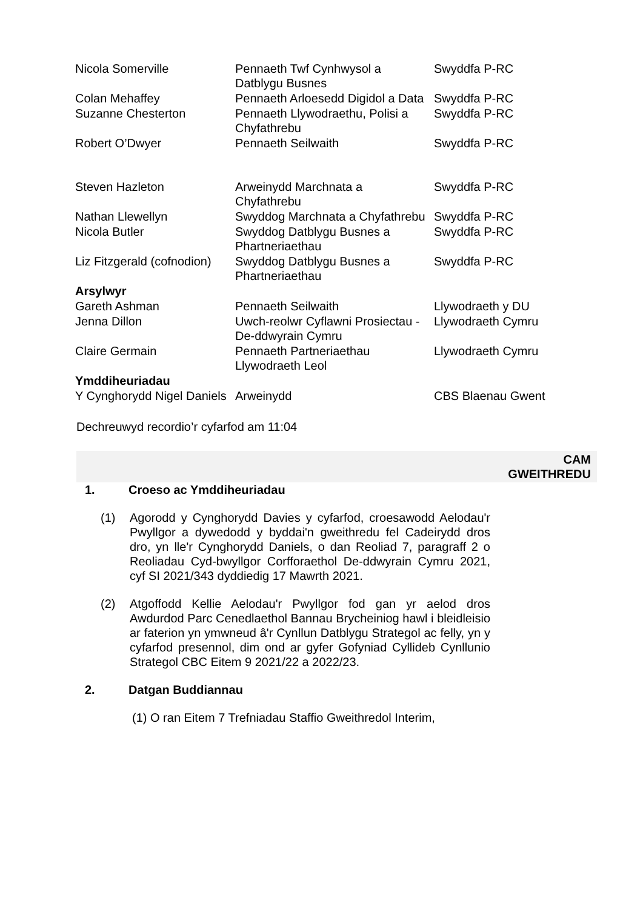| Nicola Somerville | Pennaeth Twf Cynhwysol a Datblygu Busnes | Swyddfa P-RC |
| Colan Mehaffey | Pennaeth Arloesedd Digidol a Data | Swyddfa P-RC |
| Suzanne Chesterton | Pennaeth Llywodraethu, Polisi a Chyfathrebu | Swyddfa P-RC |
| Robert O’Dwyer | Pennaeth Seilwaith | Swyddfa P-RC |
| Steven Hazleton | Arweinydd Marchnata a Chyfathrebu | Swyddfa P-RC |
| Nathan Llewellyn | Swyddog Marchnata a Chyfathrebu | Swyddfa P-RC |
| Nicola Butler | Swyddog Datblygu Busnes a Phartneriaethau | Swyddfa P-RC |
| Liz Fitzgerald (cofnodion) | Swyddog Datblygu Busnes a Phartneriaethau | Swyddfa P-RC |
| Arsylwyr | | |
| Gareth Ashman | Pennaeth Seilwaith | Llywodraeth y DU |
| Jenna Dillon | Uwch-reolwr Cyflawni Prosiectau - De-ddwyrain Cymru | Llywodraeth Cymru |
| Claire Germain | Pennaeth Partneriaethau Llywodraeth Leol | Llywodraeth Cymru |
| Ymddiheuriadau | | |
| Y Cynghorydd Nigel Daniels | Arweinydd | CBS Blaenau Gwent |
Dechreuwyd recordio’r cyfarfod am 11:04
CAM
GWEITHREDU
1. Croeso ac Ymddiheuriadau
(1) Agorodd y Cynghorydd Davies y cyfarfod, croesawodd Aelodau'r Pwyllgor a dywedodd y byddai'n gweithredu fel Cadeirydd dros dro, yn lle'r Cynghorydd Daniels, o dan Reoliad 7, paragraff 2 o Reoliadau Cyd-bwyllgor Corfforaethol De-ddwyrain Cymru 2021, cyf SI 2021/343 dyddiedig 17 Mawrth 2021.
(2) Atgoffodd Kellie Aelodau'r Pwyllgor fod gan yr aelod dros Awdurdod Parc Cenedlaethol Bannau Brycheiniog hawl i bleidleisio ar faterion yn ymwneud â'r Cynllun Datblygu Strategol ac felly, yn y cyfarfod presennol, dim ond ar gyfer Gofyniad Cyllideb Cynllunio Strategol CBC Eitem 9 2021/22 a 2022/23.
2. Datgan Buddiannau
(1) O ran Eitem 7 Trefniadau Staffio Gweithredol Interim,